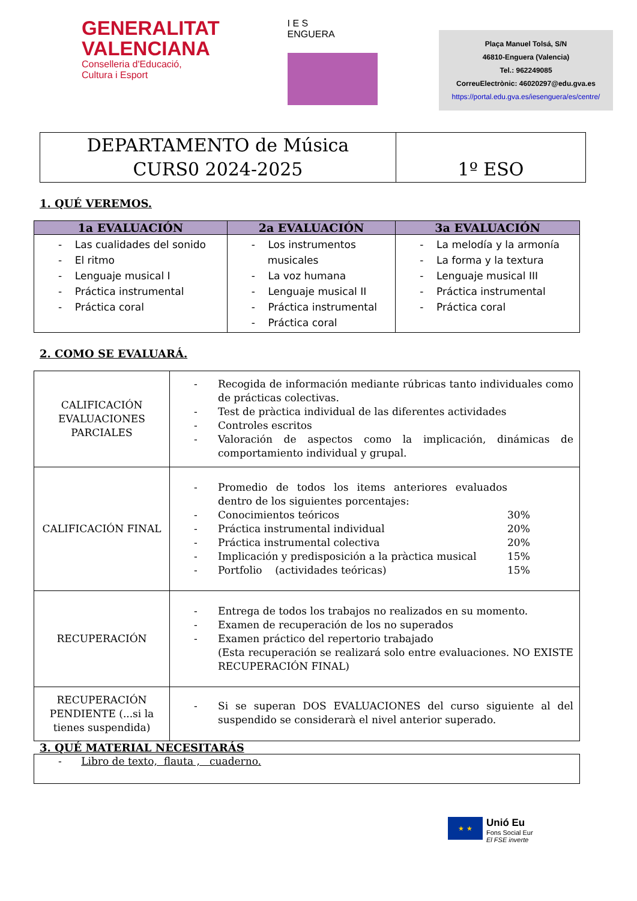GENERALITAT
VALENCIANA
Conselleria d'Educació,
Cultura i Esport
I E S
ENGUERA
Plaça Manuel Tolsá, S/N
46810-Enguera (Valencia)
Tel.: 962249085
CorreuElectrònic: 46020297@edu.gva.es
https://portal.edu.gva.es/iesenguera/es/centre/
| DEPARTAMENTO de Música CURS0 2024-2025 | 1º ESO |
1. QUÉ VEREMOS.
| 1a EVALUACIÓN | 2a EVALUACIÓN | 3a EVALUACIÓN |
| --- | --- | --- |
| - Las cualidades del sonido - El ritmo - Lenguaje musical I - Práctica instrumental - Práctica coral | - Los instrumentos musicales - La voz humana - Lenguaje musical II - Práctica instrumental - Práctica coral | - La melodía y la armonía - La forma y la textura - Lenguaje musical III - Práctica instrumental - Práctica coral |
2. COMO SE EVALUARÁ.
| CALIFICACIÓN EVALUACIONES PARCIALES | - Recogida de información mediante rúbricas tanto individuales como de prácticas colectivas. - Test de pràctica individual de las diferentes actividades - Controles escritos - Valoración de aspectos como la implicación, dinámicas de comportamiento individual y grupal. |
| CALIFICACIÓN FINAL | - Promedio de todos los items anteriores evaluados dentro de los siguientes porcentajes: - Conocimientos teóricos 30% - Práctica instrumental individual 20% - Práctica instrumental colectiva 20% - Implicación y predisposición a la pràctica musical 15% - Portfolio (actividades teóricas) 15% |
| RECUPERACIÓN | - Entrega de todos los trabajos no realizados en su momento. - Examen de recuperación de los no superados - Examen práctico del repertorio trabajado (Esta recuperación se realizará solo entre evaluaciones. NO EXISTE RECUPERACIÓN FINAL) |
| RECUPERACIÓN PENDIENTE (...si la tienes suspendida) | - Si se superan DOS EVALUACIONES del curso siguiente al del suspendido se considerarà el nivel anterior superado. |
3. QUÉ MATERIAL NECESITARÁS
| - Libro de texto, flauta , cuaderno. |
★ ★
Unió Eu
Fons Social Eur
El FSE inverte